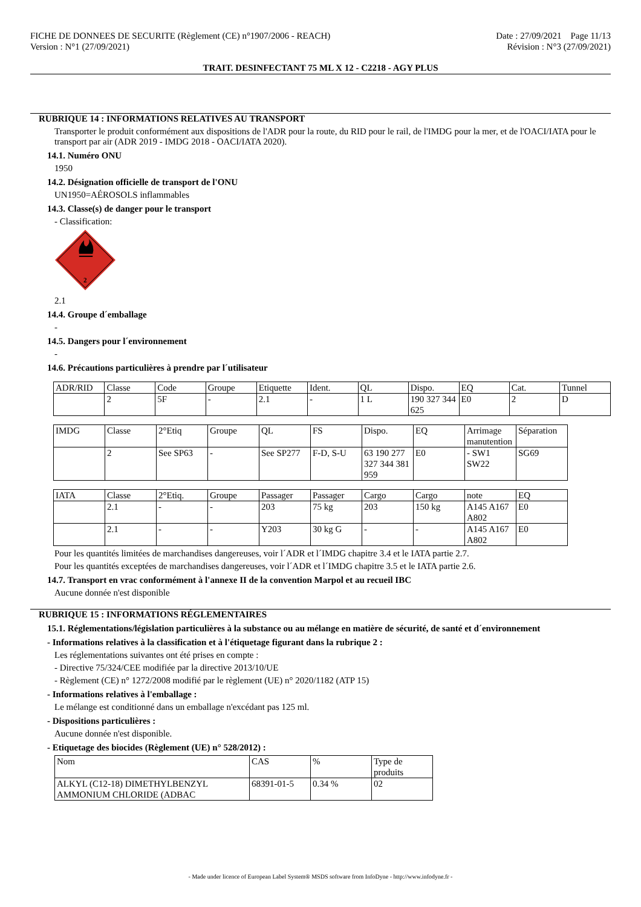FICHE DE DONNEES DE SECURITE (Règlement (CE) n°1907/2006 - REACH)
Version : N°1 (27/09/2021)
Date : 27/09/2021 Page 11/13
Révision : N°3 (27/09/2021)
TRAIT. DESINFECTANT 75 ML X 12 - C2218 - AGY PLUS
RUBRIQUE 14 : INFORMATIONS RELATIVES AU TRANSPORT
Transporter le produit conformément aux dispositions de l'ADR pour la route, du RID pour le rail, de l'IMDG pour la mer, et de l'OACI/IATA pour le transport par air (ADR 2019 - IMDG 2018 - OACI/IATA 2020).
14.1. Numéro ONU
1950
14.2. Désignation officielle de transport de l'ONU
UN1950=AÉROSOLS inflammables
14.3. Classe(s) de danger pour le transport
- Classification:
2
2.1
14.4. Groupe d´emballage
-
14.5. Dangers pour l´environnement
-
14.6. Précautions particulières à prendre par l´utilisateur
| ADR/RID | Classe | Code | Groupe | Etiquette | Ident. | QL | Dispo. | EQ | Cat. | Tunnel |
| | 2 | 5F | - | 2.1 | - | 1 L | 190 327 344 625 | E0 | 2 | D |
| IMDG | Classe | 2°Etiq | Groupe | QL | FS | Dispo. | EQ | Arrimage manutention | Séparation |
| | 2 | See SP63 | - | See SP277 | F-D, S-U | 63 190 277 327 344 381 959 | E0 | - SW1 SW22 | SG69 |
| IATA | Classe | 2°Etiq. | Groupe | Passager | Passager | Cargo | Cargo | note | EQ |
| | 2.1 | - | - | 203 | 75 kg | 203 | 150 kg | A145 A167 A802 | E0 |
| | 2.1 | - | - | Y203 | 30 kg G | - | - | A145 A167 A802 | E0 |
Pour les quantités limitées de marchandises dangereuses, voir l´ADR et l´IMDG chapitre 3.4 et le IATA partie 2.7.
Pour les quantités exceptées de marchandises dangereuses, voir l´ADR et l´IMDG chapitre 3.5 et le IATA partie 2.6.
14.7. Transport en vrac conformément à l'annexe II de la convention Marpol et au recueil IBC
Aucune donnée n'est disponible
RUBRIQUE 15 : INFORMATIONS RÉGLEMENTAIRES
15.1. Réglementations/législation particulières à la substance ou au mélange en matière de sécurité, de santé et d´environnement
- Informations relatives à la classification et à l'étiquetage figurant dans la rubrique 2 :
Les réglementations suivantes ont été prises en compte :
- Directive 75/324/CEE modifiée par la directive 2013/10/UE
- Règlement (CE) n° 1272/2008 modifié par le règlement (UE) n° 2020/1182 (ATP 15)
- Informations relatives à l'emballage :
Le mélange est conditionné dans un emballage n'excédant pas 125 ml.
- Dispositions particulières :
Aucune donnée n'est disponible.
- Etiquetage des biocides (Règlement (UE) n° 528/2012) :
| Nom | CAS | % | Type de produits |
| ALKYL (C12-18) DIMETHYLBENZYL AMMONIUM CHLORIDE (ADBAC | 68391-01-5 | 0.34 % | 02 |
- Made under licence of European Label System® MSDS software from InfoDyne - http://www.infodyne.fr -